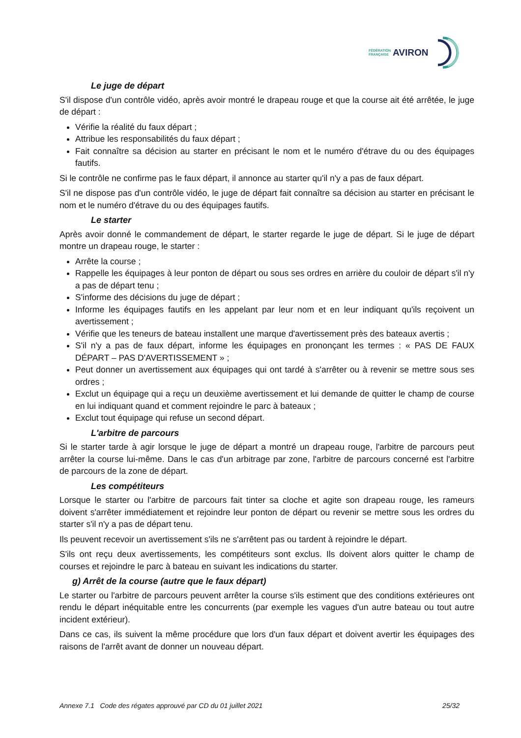FÉDÉRATION
FRANÇAISE AVIRON
Le juge de départ
S'il dispose d'un contrôle vidéo, après avoir montré le drapeau rouge et que la course ait été arrêtée, le juge de départ :
Vérifie la réalité du faux départ ;
Attribue les responsabilités du faux départ ;
Fait connaître sa décision au starter en précisant le nom et le numéro d'étrave du ou des équipages fautifs.
Si le contrôle ne confirme pas le faux départ, il annonce au starter qu'il n'y a pas de faux départ.
S'il ne dispose pas d'un contrôle vidéo, le juge de départ fait connaître sa décision au starter en précisant le nom et le numéro d'étrave du ou des équipages fautifs.
Le starter
Après avoir donné le commandement de départ, le starter regarde le juge de départ. Si le juge de départ montre un drapeau rouge, le starter :
Arrête la course ;
Rappelle les équipages à leur ponton de départ ou sous ses ordres en arrière du couloir de départ s'il n'y a pas de départ tenu ;
S'informe des décisions du juge de départ ;
Informe les équipages fautifs en les appelant par leur nom et en leur indiquant qu'ils reçoivent un avertissement ;
Vérifie que les teneurs de bateau installent une marque d'avertissement près des bateaux avertis ;
S'il n'y a pas de faux départ, informe les équipages en prononçant les termes : « PAS DE FAUX DÉPART – PAS D'AVERTISSEMENT » ;
Peut donner un avertissement aux équipages qui ont tardé à s'arrêter ou à revenir se mettre sous ses ordres ;
Exclut un équipage qui a reçu un deuxième avertissement et lui demande de quitter le champ de course en lui indiquant quand et comment rejoindre le parc à bateaux ;
Exclut tout équipage qui refuse un second départ.
L'arbitre de parcours
Si le starter tarde à agir lorsque le juge de départ a montré un drapeau rouge, l'arbitre de parcours peut arrêter la course lui-même. Dans le cas d'un arbitrage par zone, l'arbitre de parcours concerné est l'arbitre de parcours de la zone de départ.
Les compétiteurs
Lorsque le starter ou l'arbitre de parcours fait tinter sa cloche et agite son drapeau rouge, les rameurs doivent s'arrêter immédiatement et rejoindre leur ponton de départ ou revenir se mettre sous les ordres du starter s'il n'y a pas de départ tenu.
Ils peuvent recevoir un avertissement s'ils ne s'arrêtent pas ou tardent à rejoindre le départ.
S'ils ont reçu deux avertissements, les compétiteurs sont exclus. Ils doivent alors quitter le champ de courses et rejoindre le parc à bateau en suivant les indications du starter.
g) Arrêt de la course (autre que le faux départ)
Le starter ou l'arbitre de parcours peuvent arrêter la course s'ils estiment que des conditions extérieures ont rendu le départ inéquitable entre les concurrents (par exemple les vagues d'un autre bateau ou tout autre incident extérieur).
Dans ce cas, ils suivent la même procédure que lors d'un faux départ et doivent avertir les équipages des raisons de l'arrêt avant de donner un nouveau départ.
Annexe 7.1 Code des régates approuvé par CD du 01 juillet 2021 25/32